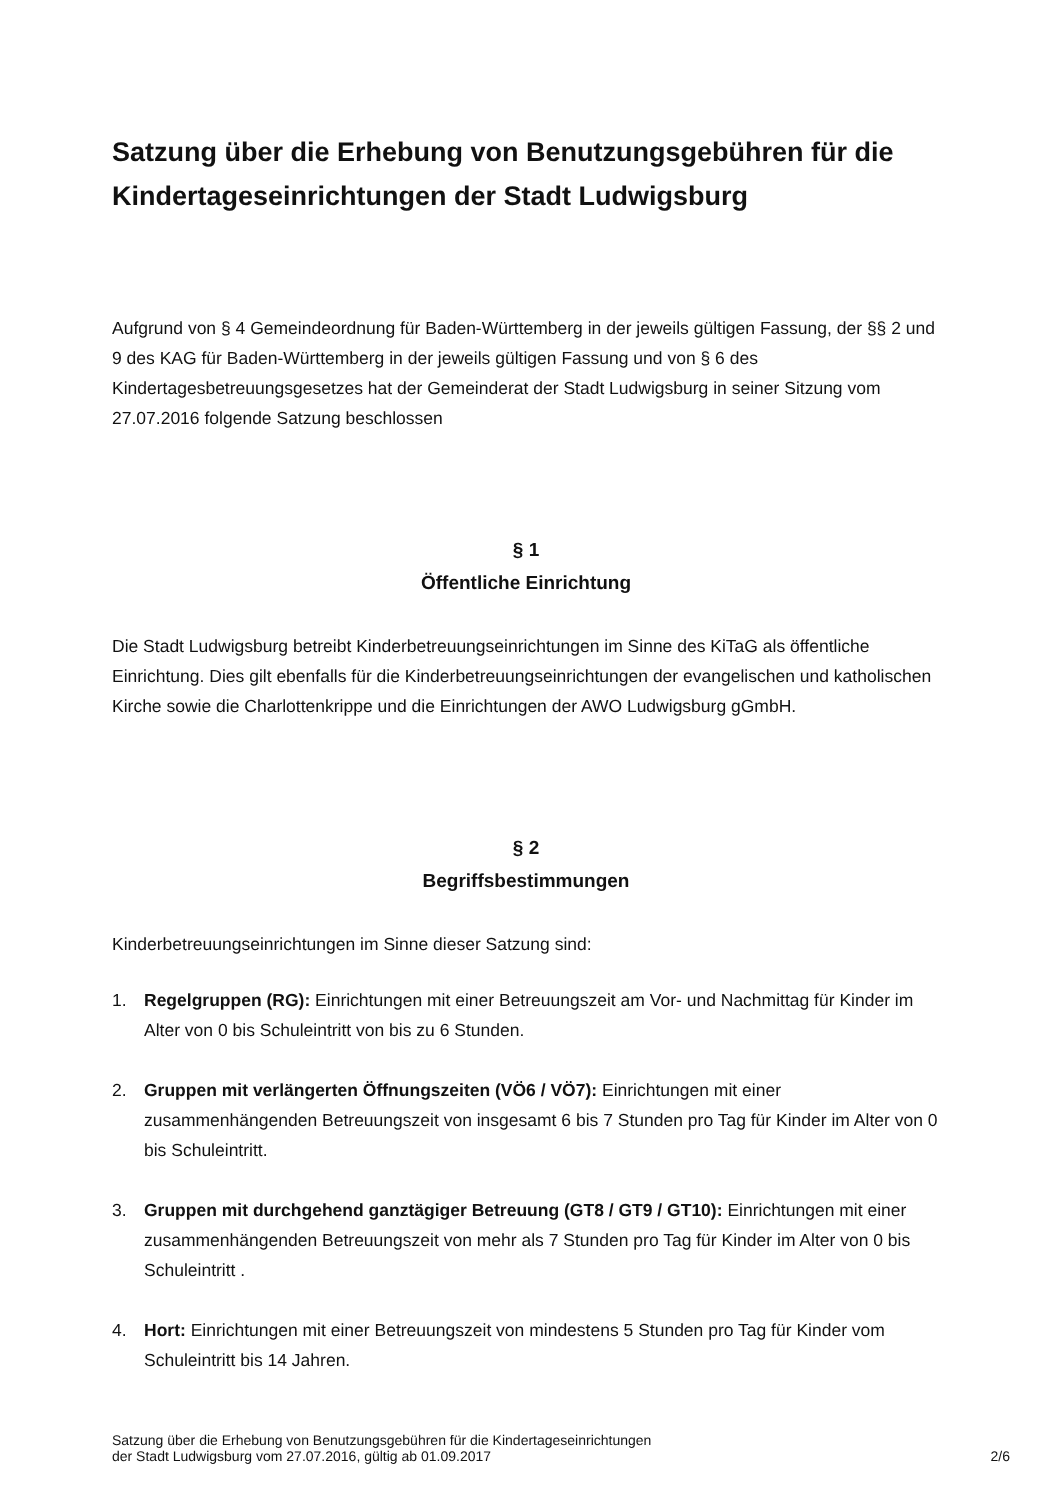Satzung über die Erhebung von Benutzungsgebühren für die Kindertageseinrichtungen der Stadt Ludwigsburg
Aufgrund von § 4 Gemeindeordnung für Baden-Württemberg in der jeweils gültigen Fassung, der §§ 2 und 9 des KAG für Baden-Württemberg in der jeweils gültigen Fassung und von § 6 des Kindertagesbetreuungsgesetzes hat der Gemeinderat der Stadt Ludwigsburg in seiner Sitzung vom 27.07.2016 folgende Satzung beschlossen
§ 1
Öffentliche Einrichtung
Die Stadt Ludwigsburg betreibt Kinderbetreuungseinrichtungen im Sinne des KiTaG als öffentliche Einrichtung. Dies gilt ebenfalls für die Kinderbetreuungseinrichtungen der evangelischen und katholischen Kirche sowie die Charlottenkrippe und die Einrichtungen der AWO Ludwigsburg gGmbH.
§ 2
Begriffsbestimmungen
Kinderbetreuungseinrichtungen im Sinne dieser Satzung sind:
1. Regelgruppen (RG): Einrichtungen mit einer Betreuungszeit am Vor- und Nachmittag für Kinder im Alter von 0 bis Schuleintritt von bis zu 6 Stunden.
2. Gruppen mit verlängerten Öffnungszeiten (VÖ6 / VÖ7): Einrichtungen mit einer zusammenhängenden Betreuungszeit von insgesamt 6 bis 7 Stunden pro Tag für Kinder im Alter von 0 bis Schuleintritt.
3. Gruppen mit durchgehend ganztägiger Betreuung (GT8 / GT9 / GT10): Einrichtungen mit einer zusammenhängenden Betreuungszeit von mehr als 7 Stunden pro Tag für Kinder im Alter von 0 bis Schuleintritt .
4. Hort: Einrichtungen mit einer Betreuungszeit von mindestens 5 Stunden pro Tag für Kinder vom Schuleintritt bis 14 Jahren.
Satzung über die Erhebung von Benutzungsgebühren für die Kindertageseinrichtungen
der Stadt Ludwigsburg vom 27.07.2016, gültig ab 01.09.2017
2/6